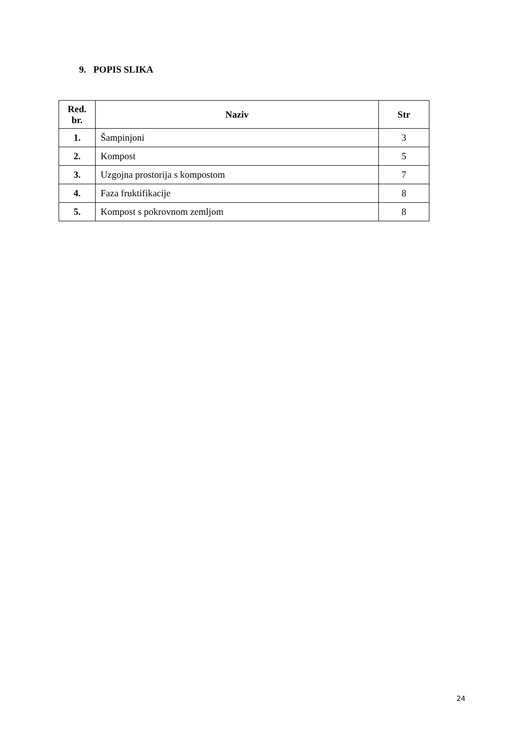9. POPIS SLIKA
| Red. br. | Naziv | Str |
| --- | --- | --- |
| 1. | Šampinjoni | 3 |
| 2. | Kompost | 5 |
| 3. | Uzgojna prostorija s kompostom | 7 |
| 4. | Faza fruktifikacije | 8 |
| 5. | Kompost s pokrovnom zemljom | 8 |
24